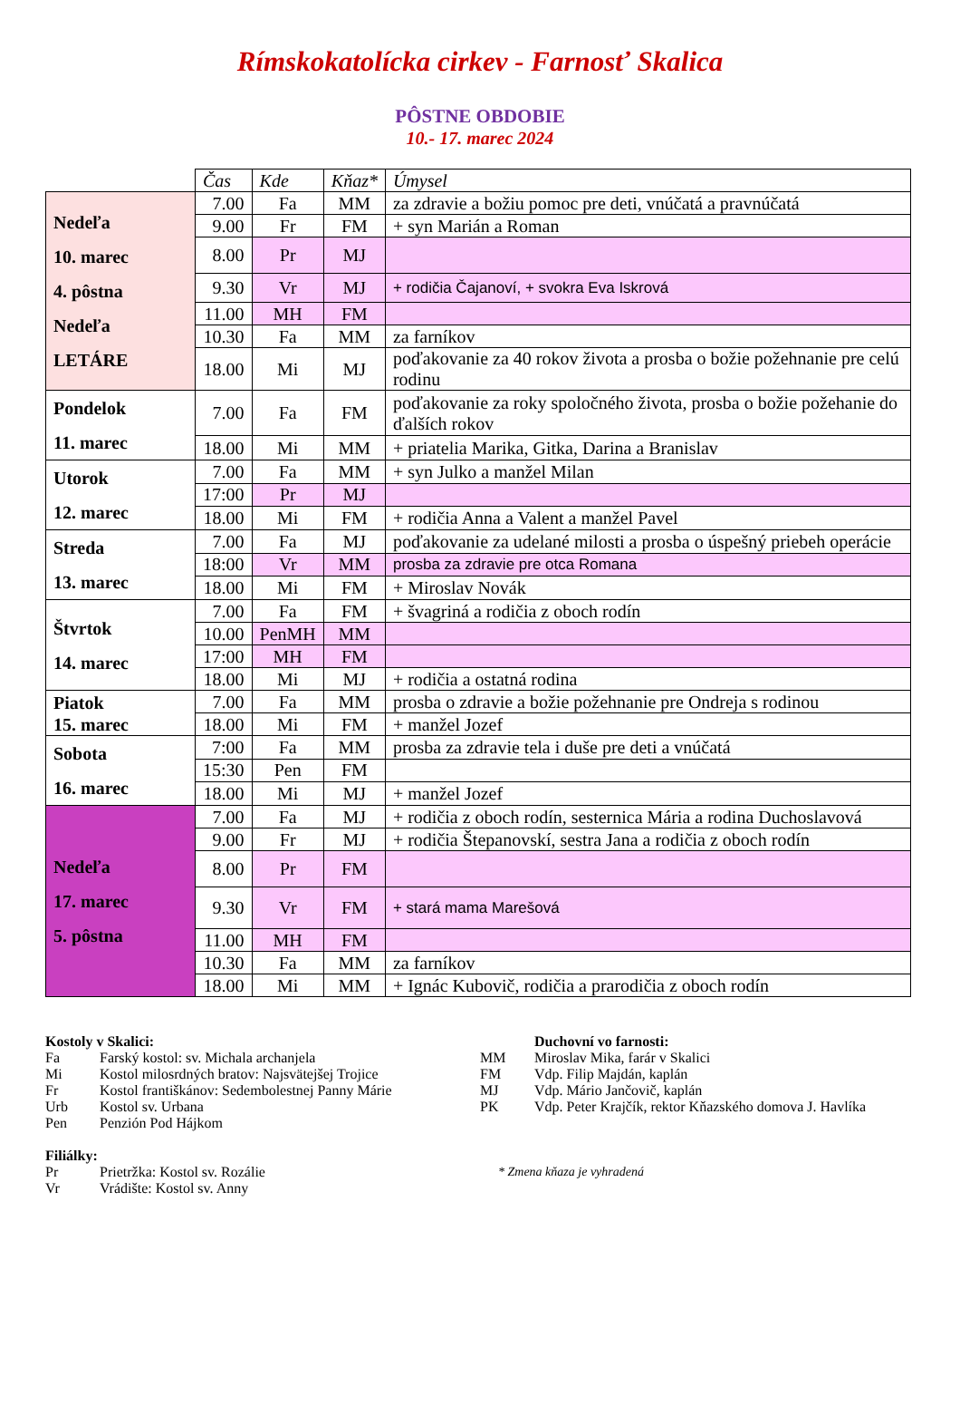Rímskokatolícka cirkev - Farnosť Skalica
PÔSTNE OBDOBIE
10.- 17. marec 2024
| | Čas | Kde | Kňaz* | Úmysel |
| --- | --- | --- | --- | --- |
| Nedeľa 10. marec 4. pôstna Nedeľa LETÁRE | 7.00 | Fa | MM | za zdravie a božiu pomoc pre deti, vnúčatá a pravnúčatá |
| | 9.00 | Fr | FM | + syn Marián a Roman |
| | 8.00 | Pr | MJ | |
| | 9.30 | Vr | MJ | + rodičia Čajanoví, + svokra Eva Iskrová |
| | 11.00 | MH | FM | |
| | 10.30 | Fa | MM | za farníkov |
| | 18.00 | Mi | MJ | poďakovanie za 40 rokov života a prosba o božie požehnanie pre celú rodinu |
| Pondelok 11. marec | 7.00 | Fa | FM | poďakovanie za roky spoločného života, prosba o božie požehanie do ďalších rokov |
| | 18.00 | Mi | MM | + priatelia Marika, Gitka, Darina a Branislav |
| Utorok 12. marec | 7.00 | Fa | MM | + syn Julko a manžel Milan |
| | 17:00 | Pr | MJ | |
| | 18.00 | Mi | FM | + rodičia Anna a Valent a manžel Pavel |
| Streda 13. marec | 7.00 | Fa | MJ | poďakovanie za udelané milosti a prosba o úspešný priebeh operácie |
| | 18:00 | Vr | MM | prosba za zdravie pre otca Romana |
| | 18.00 | Mi | FM | + Miroslav Novák |
| Štvrtok 14. marec | 7.00 | Fa | FM | + švagriná a rodičia z oboch rodín |
| | 10.00 | PenMH | MM | |
| | 17:00 | MH | FM | |
| | 18.00 | Mi | MJ | + rodičia a ostatná rodina |
| Piatok 15. marec | 7.00 | Fa | MM | prosba o zdravie a božie požehnanie pre Ondreja s rodinou |
| | 18.00 | Mi | FM | + manžel Jozef |
| Sobota 16. marec | 7:00 | Fa | MM | prosba za zdravie tela i duše pre deti a vnúčatá |
| | 15:30 | Pen | FM | |
| | 18.00 | Mi | MJ | + manžel Jozef |
| Nedeľa 17. marec 5. pôstna | 7.00 | Fa | MJ | + rodičia z oboch rodín, sesternica Mária a rodina Duchoslavová |
| | 9.00 | Fr | MJ | + rodičia Štepanovskí, sestra Jana a rodičia z oboch rodín |
| | 8.00 | Pr | FM | |
| | 9.30 | Vr | FM | + stará mama Marešová |
| | 11.00 | MH | FM | |
| | 10.30 | Fa | MM | za farníkov |
| | 18.00 | Mi | MM | + Ignác Kubovič, rodičia a prarodičia z oboch rodín |
Kostoly v Skalici:
Fa Farský kostol: sv. Michala archanjela
Mi Kostol milosrdných bratov: Najsvätejšej Trojice
Fr Kostol františkánov: Sedembolestnej Panny Márie
Urb Kostol sv. Urbana
Pen Penzión Pod Hájkom
Filiálky:
Pr Prietržka: Kostol sv. Rozálie
Vr Vrádište: Kostol sv. Anny
Duchovní vo farnosti:
MM Miroslav Mika, farár v Skalici
FM Vdp. Filip Majdán, kaplán
MJ Vdp. Mário Jančovič, kaplán
PK Vdp. Peter Krajčík, rektor Kňazského domova J. Havlíka
* Zmena kňaza je vyhradená